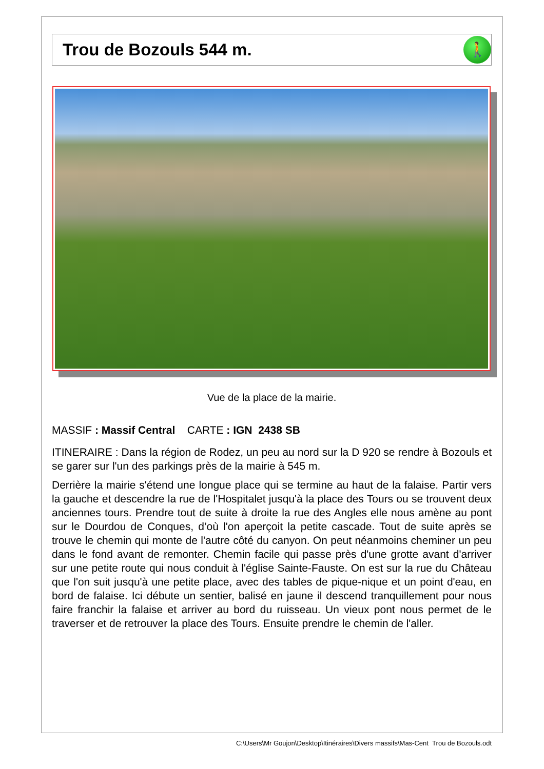Trou de Bozouls 544 m.
🚶
Vue de la place de la mairie.
MASSIF : Massif Central CARTE : IGN 2438 SB
ITINERAIRE : Dans la région de Rodez, un peu au nord sur la D 920 se rendre à Bozouls et se garer sur l'un des parkings près de la mairie à 545 m.
Derrière la mairie s'étend une longue place qui se termine au haut de la falaise. Partir vers la gauche et descendre la rue de l'Hospitalet jusqu'à la place des Tours ou se trouvent deux anciennes tours. Prendre tout de suite à droite la rue des Angles elle nous amène au pont sur le Dourdou de Conques, d’où l'on aperçoit la petite cascade. Tout de suite après se trouve le chemin qui monte de l'autre côté du canyon. On peut néanmoins cheminer un peu dans le fond avant de remonter. Chemin facile qui passe près d'une grotte avant d'arriver sur une petite route qui nous conduit à l'église Sainte-Fauste. On est sur la rue du Château que l'on suit jusqu'à une petite place, avec des tables de pique-nique et un point d'eau, en bord de falaise. Ici débute un sentier, balisé en jaune il descend tranquillement pour nous faire franchir la falaise et arriver au bord du ruisseau. Un vieux pont nous permet de le traverser et de retrouver la place des Tours. Ensuite prendre le chemin de l'aller.
C:\Users\Mr Goujon\Desktop\Itinéraires\Divers massifs\Mas-Cent Trou de Bozouls.odt